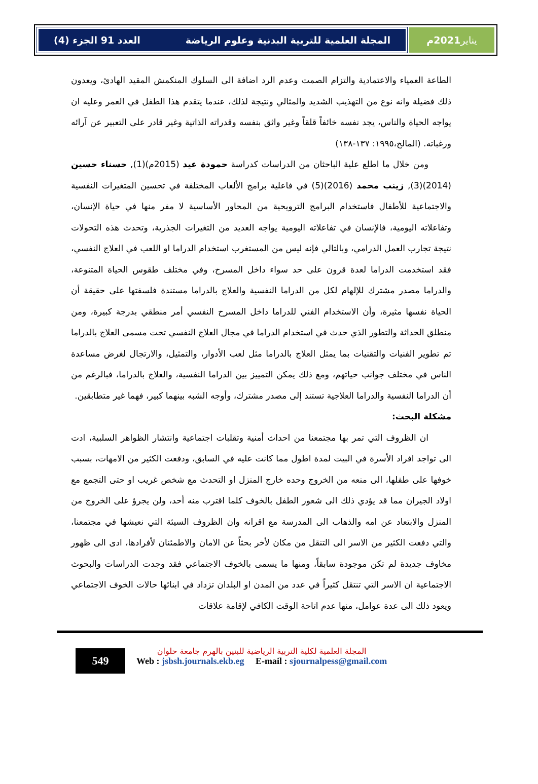المجلة العلمية للتربية البدنية وعلوم الرياضة العدد 91 الجزء (4)
يناير 2021م
الطاعة العمياء والاعتمادية والتزام الصمت وعدم الرد اضافة الى السلوك المنكمش المقيد الهادئ، ويعدون ذلك فضيلة وانه نوع من التهذيب الشديد والمثالي ونتيجة لذلك، عندما يتقدم هذا الطفل في العمر وعليه ان يواجه الحياة والناس، يجد نفسه خائفاً قلقاً وغير واثق بنفسه وقدراته الذاتية وغير قادر على التعبير عن آرائه ورغباته. (المالح،١٩٩٥: ١٣٧-١٣٨)
ومن خلال ما اطلع علية الباحثان من الدراسات كدراسة حمودة عيد (2015م)(1), حسناء حسين (2014)(3), زينب محمد (2016)(5) في فاعلية برامج الألعاب المختلفة في تحسين المتغيرات النفسية والاجتماعية للأطفال فاستخدام البرامج الترويحية من المحاور الأساسية لا مفر منها في حياة الإنسان، وتفاعلاته اليومية، فالإنسان في تفاعلاته اليومية يواجه العديد من التغيرات الجذرية، وتحدث هذه التحولات نتيجة تجارب العمل الدرامي، وبالتالي فإنه ليس من المستغرب استخدام الدراما او اللعب في العلاج النفسي، فقد استخدمت الدراما لعدة قرون على حد سواء داخل المسرح، وفي مختلف طقوس الحياة المتنوعة، والدراما مصدر مشترك للإلهام لكل من الدراما النفسية والعلاج بالدراما مستندة فلسفتها على حقيقة أن الحياة نفسها مثيرة، وأن الاستخدام الفني للدراما داخل المسرح النفسي أمر منطقي بدرجة كبيرة، ومن منطلق الحداثة والتطور الذي حدث في استخدام الدراما في مجال العلاج النفسي تحت مسمى العلاج بالدراما تم تطوير الفنيات والتقنيات بما يمثل العلاج بالدراما مثل لعب الأدوار، والتمثيل، والارتجال لغرض مساعدة الناس في مختلف جوانب حياتهم، ومع ذلك يمكن التمييز بين الدراما النفسية، والعلاج بالدراما، فبالرغم من أن الدراما النفسية والدراما العلاجية تستند إلى مصدر مشترك، وأوجه الشبه بينهما كبير، فهما غير متطابقين.
مشكلة البحث:
ان الظروف التي تمر بها مجتمعنا من احداث أمنية وتقلبات اجتماعية وانتشار الظواهر السلبية، ادت الى تواجد افراد الأسرة في البيت لمدة اطول مما كانت عليه في السابق، ودفعت الكثير من الامهات، بسبب خوفها على طفلها، الى منعه من الخروج وحده خارج المنزل او التحدث مع شخص غريب او حتى التجمع مع اولاد الجيران مما قد يؤدي ذلك الى شعور الطفل بالخوف كلما اقترب منه أحد، ولن يجرؤ على الخروج من المنزل والابتعاد عن امه والذهاب الى المدرسة مع اقرانه وان الظروف السيئة التي نعيشها في مجتمعنا، والتي دفعت الكثير من الاسر الى التنقل من مكان لأخر بحثاً عن الامان والاطمئنان لأفرادها، ادى الى ظهور مخاوف جديدة لم تكن موجودة سابقاً، ومنها ما يسمى بالخوف الاجتماعي فقد وجدت الدراسات والبحوث الاجتماعية ان الاسر التي تنتقل كثيراً في عدد من المدن او البلدان تزداد في ابنائها حالات الخوف الاجتماعي ويعود ذلك الى عدة عوامل، منها عدم اتاحة الوقت الكافي لإقامة علاقات
549
المجلة العلمية لكلية التربية الرياضية للبنين بالهرم جامعة حلوان
Web : jsbsh.journals.ekb.eg E-mail : sjournalpess@gmail.com